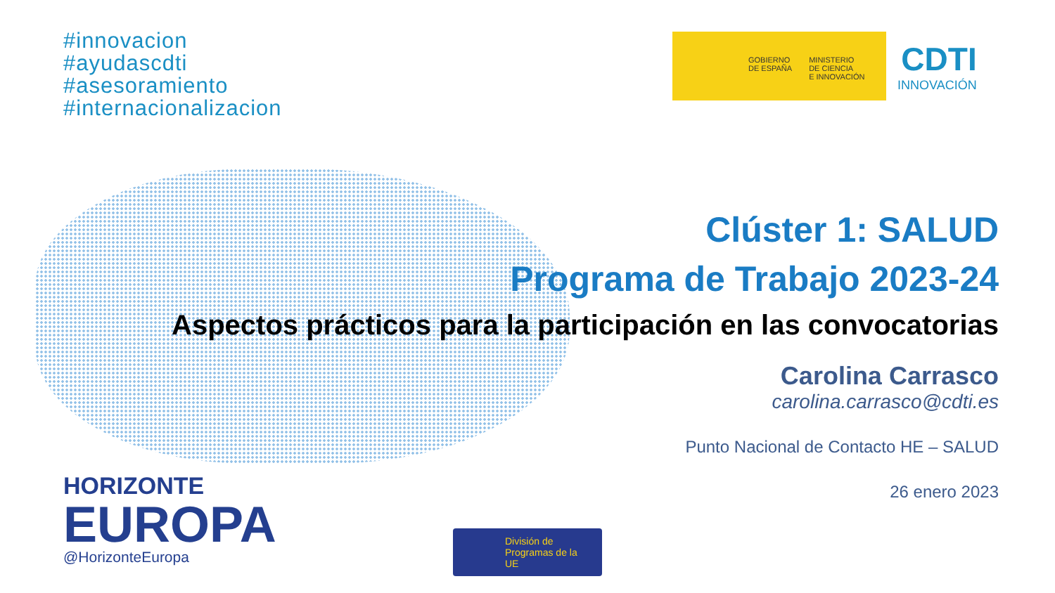#innovacion
#ayudascdti
#asesoramiento
#internacionalizacion
GOBIERNO
DE ESPAÑA
MINISTERIO
DE CIENCIA
E INNOVACIÓN
CDTI
INNOVACIÓN
Clúster 1: SALUD
Programa de Trabajo 2023-24
Aspectos prácticos para la participación en las convocatorias
Carolina Carrasco
carolina.carrasco@cdti.es
Punto Nacional de Contacto HE – SALUD
26 enero 2023
HORIZONTE
EUROPA
@HorizonteEuropa
División de
Programas de la UE